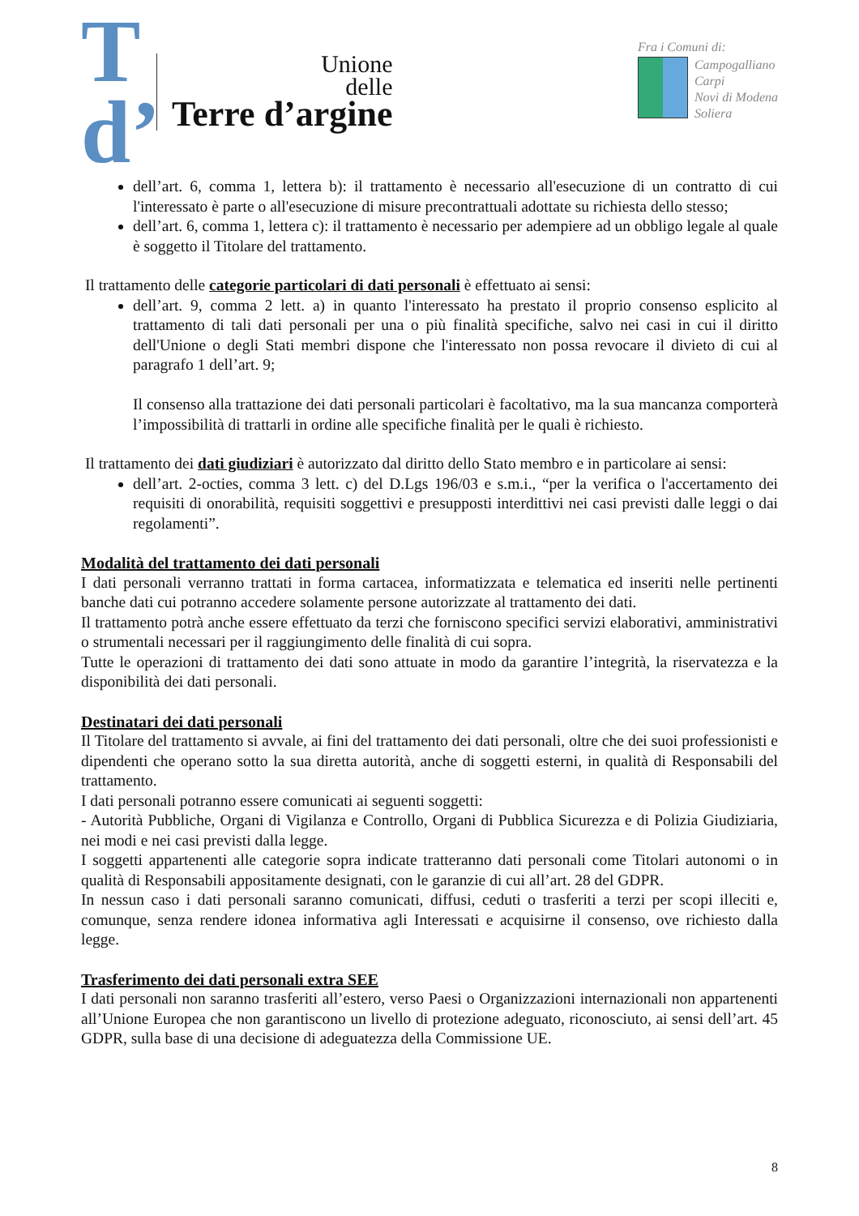T d’
Unione
delle
Terre d’argine
Fra i Comuni di:
Campogalliano
Carpi
Novi di Modena
Soliera
dell’art. 6, comma 1, lettera b): il trattamento è necessario all'esecuzione di un contratto di cui l'interessato è parte o all'esecuzione di misure precontrattuali adottate su richiesta dello stesso;
dell’art. 6, comma 1, lettera c): il trattamento è necessario per adempiere ad un obbligo legale al quale è soggetto il Titolare del trattamento.
Il trattamento delle categorie particolari di dati personali è effettuato ai sensi:
dell’art. 9, comma 2 lett. a) in quanto l'interessato ha prestato il proprio consenso esplicito al trattamento di tali dati personali per una o più finalità specifiche, salvo nei casi in cui il diritto dell'Unione o degli Stati membri dispone che l'interessato non possa revocare il divieto di cui al paragrafo 1 dell’art. 9;
Il consenso alla trattazione dei dati personali particolari è facoltativo, ma la sua mancanza comporterà l’impossibilità di trattarli in ordine alle specifiche finalità per le quali è richiesto.
Il trattamento dei dati giudiziari è autorizzato dal diritto dello Stato membro e in particolare ai sensi:
dell’art. 2-octies, comma 3 lett. c) del D.Lgs 196/03 e s.m.i., “per la verifica o l'accertamento dei requisiti di onorabilità, requisiti soggettivi e presupposti interdittivi nei casi previsti dalle leggi o dai regolamenti”.
Modalità del trattamento dei dati personali
I dati personali verranno trattati in forma cartacea, informatizzata e telematica ed inseriti nelle pertinenti banche dati cui potranno accedere solamente persone autorizzate al trattamento dei dati.
Il trattamento potrà anche essere effettuato da terzi che forniscono specifici servizi elaborativi, amministrativi o strumentali necessari per il raggiungimento delle finalità di cui sopra.
Tutte le operazioni di trattamento dei dati sono attuate in modo da garantire l’integrità, la riservatezza e la disponibilità dei dati personali.
Destinatari dei dati personali
Il Titolare del trattamento si avvale, ai fini del trattamento dei dati personali, oltre che dei suoi professionisti e dipendenti che operano sotto la sua diretta autorità, anche di soggetti esterni, in qualità di Responsabili del trattamento.
I dati personali potranno essere comunicati ai seguenti soggetti:
- Autorità Pubbliche, Organi di Vigilanza e Controllo, Organi di Pubblica Sicurezza e di Polizia Giudiziaria, nei modi e nei casi previsti dalla legge.
I soggetti appartenenti alle categorie sopra indicate tratteranno dati personali come Titolari autonomi o in qualità di Responsabili appositamente designati, con le garanzie di cui all’art. 28 del GDPR.
In nessun caso i dati personali saranno comunicati, diffusi, ceduti o trasferiti a terzi per scopi illeciti e, comunque, senza rendere idonea informativa agli Interessati e acquisirne il consenso, ove richiesto dalla legge.
Trasferimento dei dati personali extra SEE
I dati personali non saranno trasferiti all’estero, verso Paesi o Organizzazioni internazionali non appartenenti all’Unione Europea che non garantiscono un livello di protezione adeguato, riconosciuto, ai sensi dell’art. 45 GDPR, sulla base di una decisione di adeguatezza della Commissione UE.
8